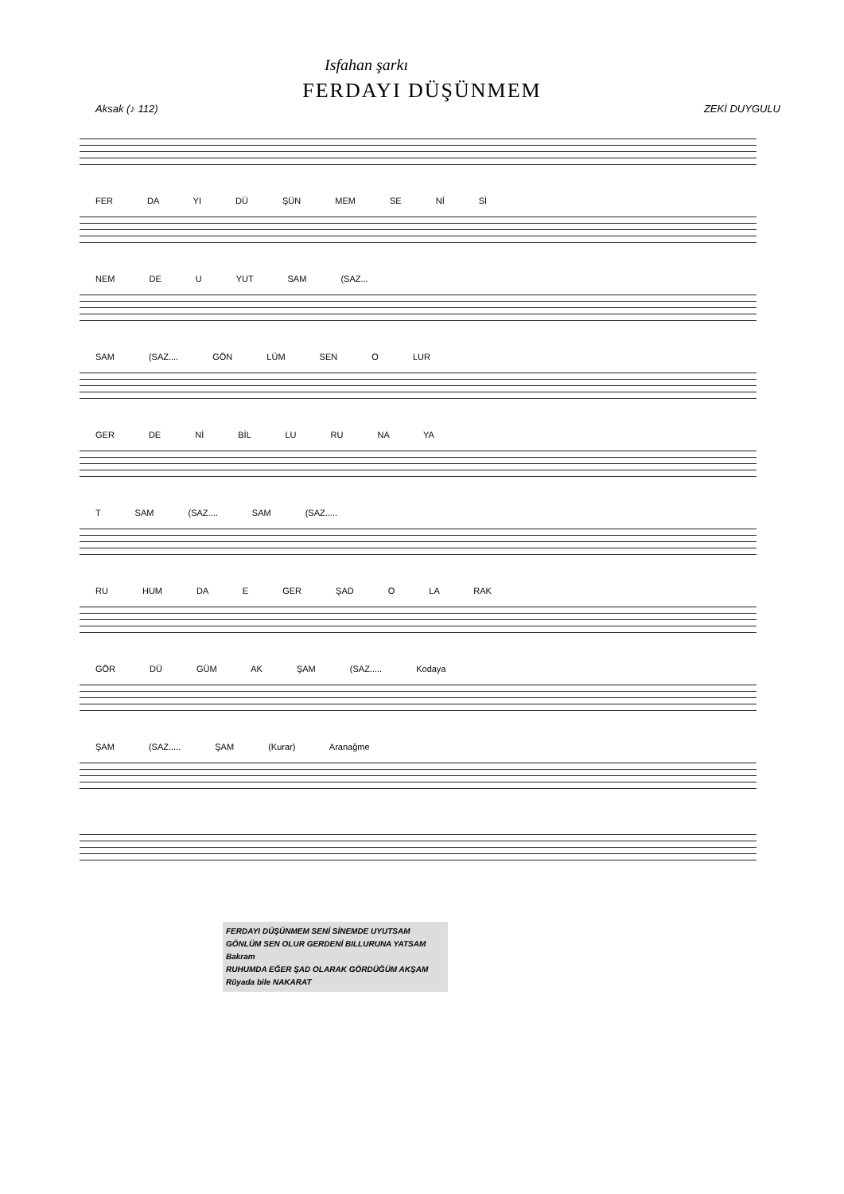Isfahan şarkı
FERDAYI DÜŞÜNMEM
Aksak (♪ 112) ZEKİ DUYGULU
FER DA YI DÜ ŞÜN MEM SE Nİ Sİ
NEM DE U YUT SAM (SAZ...
SAM (SAZ.... GÖN LÜM SEN O LUR
GER DE Nİ BİL LU RU NA YA
T SAM (SAZ.... SAM (SAZ.....
RU HUM DA E GER ŞAD O LA RAK
GÖR DÜ GÜM AK ŞAM (SAZ..... Kodaya
ŞAM (SAZ..... ŞAM (Kurar) Aranağme
FERDAYI DÜŞÜNMEM SENİ SİNEMDE UYUTSAM
GÖNLÜM SEN OLUR GERDENİ BILLURUNA YATSAM Bakram
RUHUMDA EĞER ŞAD OLARAK GÖRDÜĞÜM AKŞAM
Rüyada bile NAKARAT